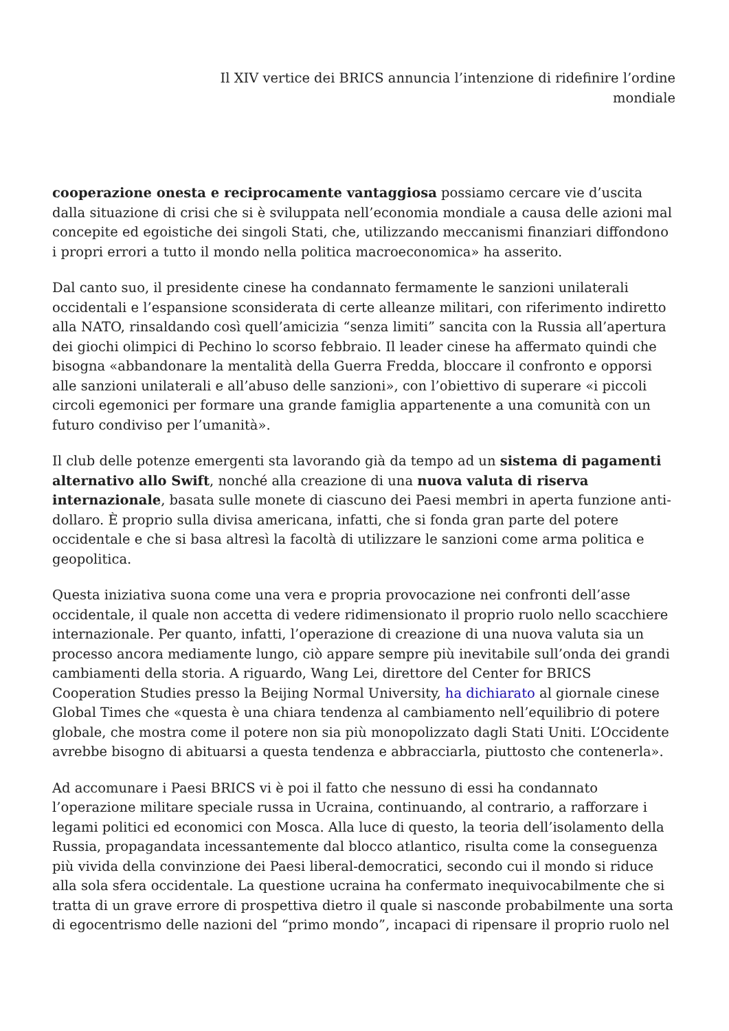Il XIV vertice dei BRICS annuncia l’intenzione di ridefinire l’ordine
mondiale
cooperazione onesta e reciprocamente vantaggiosa possiamo cercare vie d’uscita dalla situazione di crisi che si è sviluppata nell’economia mondiale a causa delle azioni mal concepite ed egoistiche dei singoli Stati, che, utilizzando meccanismi finanziari diffondono i propri errori a tutto il mondo nella politica macroeconomica» ha asserito.
Dal canto suo, il presidente cinese ha condannato fermamente le sanzioni unilaterali occidentali e l’espansione sconsiderata di certe alleanze militari, con riferimento indiretto alla NATO, rinsaldando così quell’amicizia “senza limiti” sancita con la Russia all’apertura dei giochi olimpici di Pechino lo scorso febbraio. Il leader cinese ha affermato quindi che bisogna «abbandonare la mentalità della Guerra Fredda, bloccare il confronto e opporsi alle sanzioni unilaterali e all’abuso delle sanzioni», con l’obiettivo di superare «i piccoli circoli egemonici per formare una grande famiglia appartenente a una comunità con un futuro condiviso per l’umanità».
Il club delle potenze emergenti sta lavorando già da tempo ad un sistema di pagamenti alternativo allo Swift, nonché alla creazione di una nuova valuta di riserva internazionale, basata sulle monete di ciascuno dei Paesi membri in aperta funzione anti-dollaro. È proprio sulla divisa americana, infatti, che si fonda gran parte del potere occidentale e che si basa altresì la facoltà di utilizzare le sanzioni come arma politica e geopolitica.
Questa iniziativa suona come una vera e propria provocazione nei confronti dell’asse occidentale, il quale non accetta di vedere ridimensionato il proprio ruolo nello scacchiere internazionale. Per quanto, infatti, l’operazione di creazione di una nuova valuta sia un processo ancora mediamente lungo, ciò appare sempre più inevitabile sull’onda dei grandi cambiamenti della storia. A riguardo, Wang Lei, direttore del Center for BRICS Cooperation Studies presso la Beijing Normal University, ha dichiarato al giornale cinese Global Times che «questa è una chiara tendenza al cambiamento nell’equilibrio di potere globale, che mostra come il potere non sia più monopolizzato dagli Stati Uniti. L’Occidente avrebbe bisogno di abituarsi a questa tendenza e abbracciarla, piuttosto che contenerla».
Ad accomunare i Paesi BRICS vi è poi il fatto che nessuno di essi ha condannato l’operazione militare speciale russa in Ucraina, continuando, al contrario, a rafforzare i legami politici ed economici con Mosca. Alla luce di questo, la teoria dell’isolamento della Russia, propagandata incessantemente dal blocco atlantico, risulta come la conseguenza più vivida della convinzione dei Paesi liberal-democratici, secondo cui il mondo si riduce alla sola sfera occidentale. La questione ucraina ha confermato inequivocabilmente che si tratta di un grave errore di prospettiva dietro il quale si nasconde probabilmente una sorta di egocentrismo delle nazioni del “primo mondo”, incapaci di ripensare il proprio ruolo nel